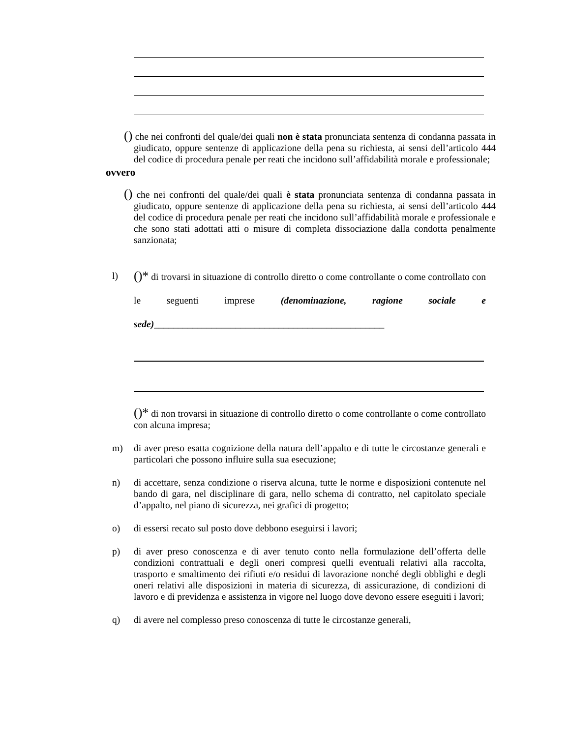() che nei confronti del quale/dei quali non è stata pronunciata sentenza di condanna passata in giudicato, oppure sentenze di applicazione della pena su richiesta, ai sensi dell’articolo 444 del codice di procedura penale per reati che incidono sull’affidabilità morale e professionale;
ovvero
() che nei confronti del quale/dei quali è stata pronunciata sentenza di condanna passata in giudicato, oppure sentenze di applicazione della pena su richiesta, ai sensi dell’articolo 444 del codice di procedura penale per reati che incidono sull’affidabilità morale e professionale e che sono stati adottati atti o misure di completa dissociazione dalla condotta penalmente sanzionata;
l) ()* di trovarsi in situazione di controllo diretto o come controllante o come controllato con le seguenti imprese (denominazione, ragione sociale e sede)________________________________________________
()* di non trovarsi in situazione di controllo diretto o come controllante o come controllato con alcuna impresa;
m) di aver preso esatta cognizione della natura dell’appalto e di tutte le circostanze generali e particolari che possono influire sulla sua esecuzione;
n) di accettare, senza condizione o riserva alcuna, tutte le norme e disposizioni contenute nel bando di gara, nel disciplinare di gara, nello schema di contratto, nel capitolato speciale d’appalto, nel piano di sicurezza, nei grafici di progetto;
o) di essersi recato sul posto dove debbono eseguirsi i lavori;
p) di aver preso conoscenza e di aver tenuto conto nella formulazione dell’offerta delle condizioni contrattuali e degli oneri compresi quelli eventuali relativi alla raccolta, trasporto e smaltimento dei rifiuti e/o residui di lavorazione nonché degli obblighi e degli oneri relativi alle disposizioni in materia di sicurezza, di assicurazione, di condizioni di lavoro e di previdenza e assistenza in vigore nel luogo dove devono essere eseguiti i lavori;
q) di avere nel complesso preso conoscenza di tutte le circostanze generali,